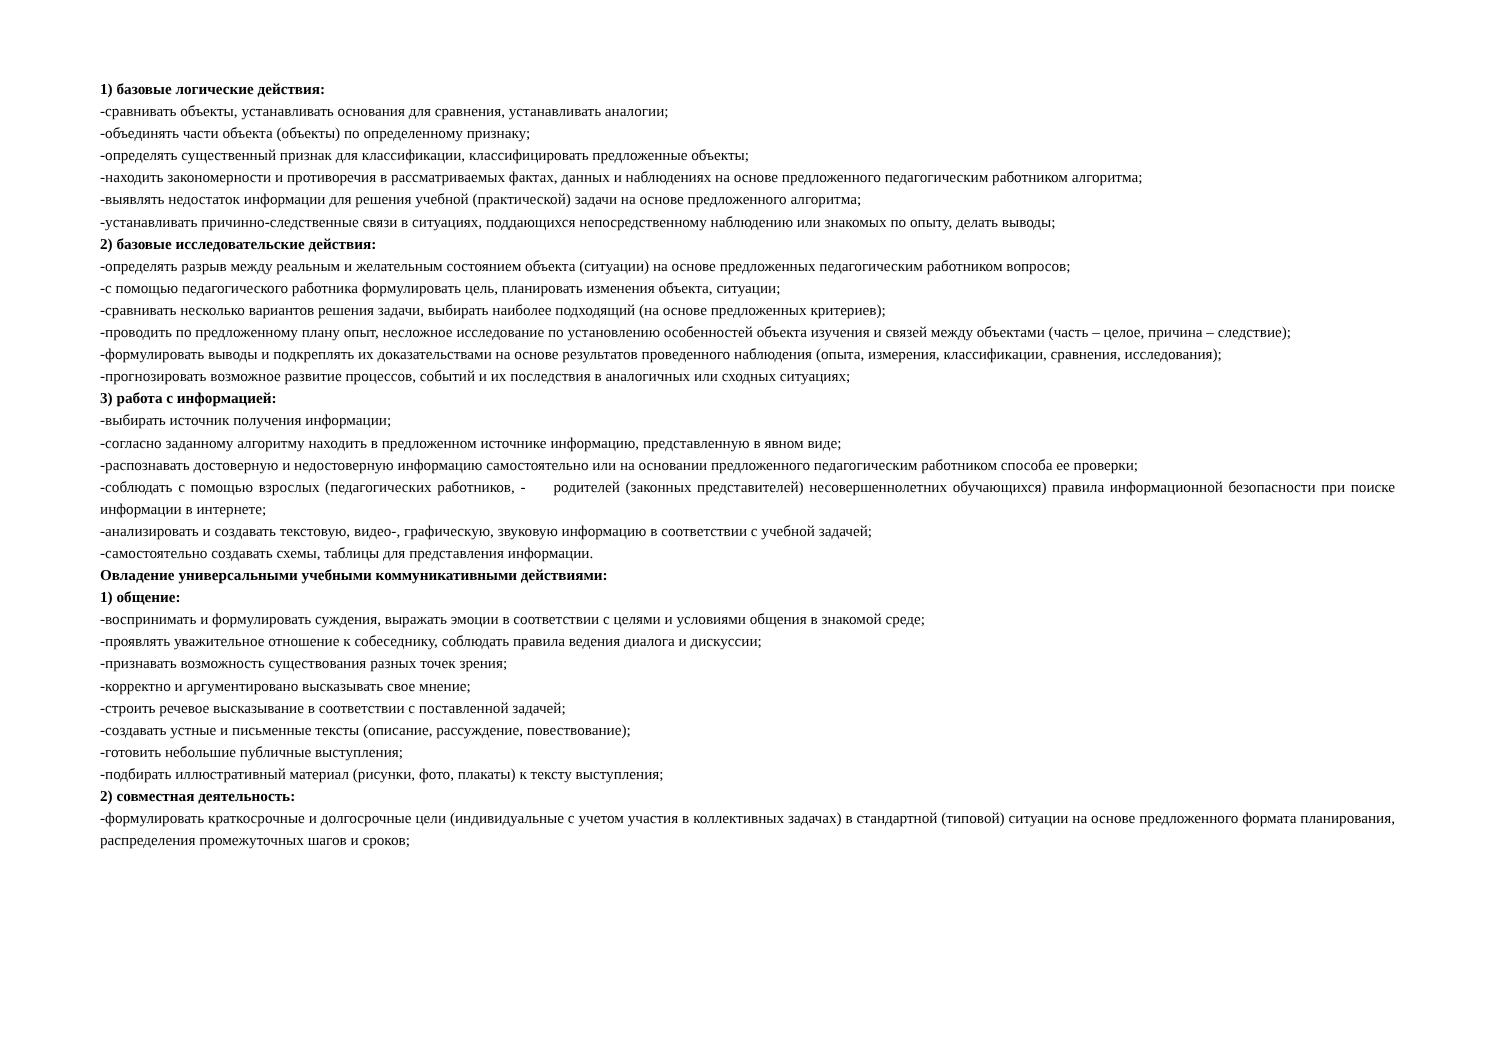1) базовые логические действия:
-сравнивать объекты, устанавливать основания для сравнения, устанавливать аналогии;
-объединять части объекта (объекты) по определенному признаку;
-определять существенный признак для классификации, классифицировать предложенные объекты;
-находить закономерности и противоречия в рассматриваемых фактах, данных и наблюдениях на основе предложенного педагогическим работником алгоритма;
-выявлять недостаток информации для решения учебной (практической) задачи на основе предложенного алгоритма;
-устанавливать причинно-следственные связи в ситуациях, поддающихся непосредственному наблюдению или знакомых по опыту, делать выводы;
2) базовые исследовательские действия:
-определять разрыв между реальным и желательным состоянием объекта (ситуации) на основе предложенных педагогическим работником вопросов;
-с помощью педагогического работника формулировать цель, планировать изменения объекта, ситуации;
-сравнивать несколько вариантов решения задачи, выбирать наиболее подходящий (на основе предложенных критериев);
-проводить по предложенному плану опыт, несложное исследование по установлению особенностей объекта изучения и связей между объектами (часть – целое, причина – следствие);
-формулировать выводы и подкреплять их доказательствами на основе результатов проведенного наблюдения (опыта, измерения, классификации, сравнения, исследования);
-прогнозировать возможное развитие процессов, событий и их последствия в аналогичных или сходных ситуациях;
3) работа с информацией:
-выбирать источник получения информации;
-согласно заданному алгоритму находить в предложенном источнике информацию, представленную в явном виде;
-распознавать достоверную и недостоверную информацию самостоятельно или на основании предложенного педагогическим работником способа ее проверки;
-соблюдать с помощью взрослых (педагогических работников, - родителей (законных представителей) несовершеннолетних обучающихся) правила информационной безопасности при поиске информации в интернете;
-анализировать и создавать текстовую, видео-, графическую, звуковую информацию в соответствии с учебной задачей;
-самостоятельно создавать схемы, таблицы для представления информации.
Овладение универсальными учебными коммуникативными действиями:
1) общение:
-воспринимать и формулировать суждения, выражать эмоции в соответствии с целями и условиями общения в знакомой среде;
-проявлять уважительное отношение к собеседнику, соблюдать правила ведения диалога и дискуссии;
-признавать возможность существования разных точек зрения;
-корректно и аргументировано высказывать свое мнение;
-строить речевое высказывание в соответствии с поставленной задачей;
-создавать устные и письменные тексты (описание, рассуждение, повествование);
-готовить небольшие публичные выступления;
-подбирать иллюстративный материал (рисунки, фото, плакаты) к тексту выступления;
2) совместная деятельность:
-формулировать краткосрочные и долгосрочные цели (индивидуальные с учетом участия в коллективных задачах) в стандартной (типовой) ситуации на основе предложенного формата планирования, распределения промежуточных шагов и сроков;